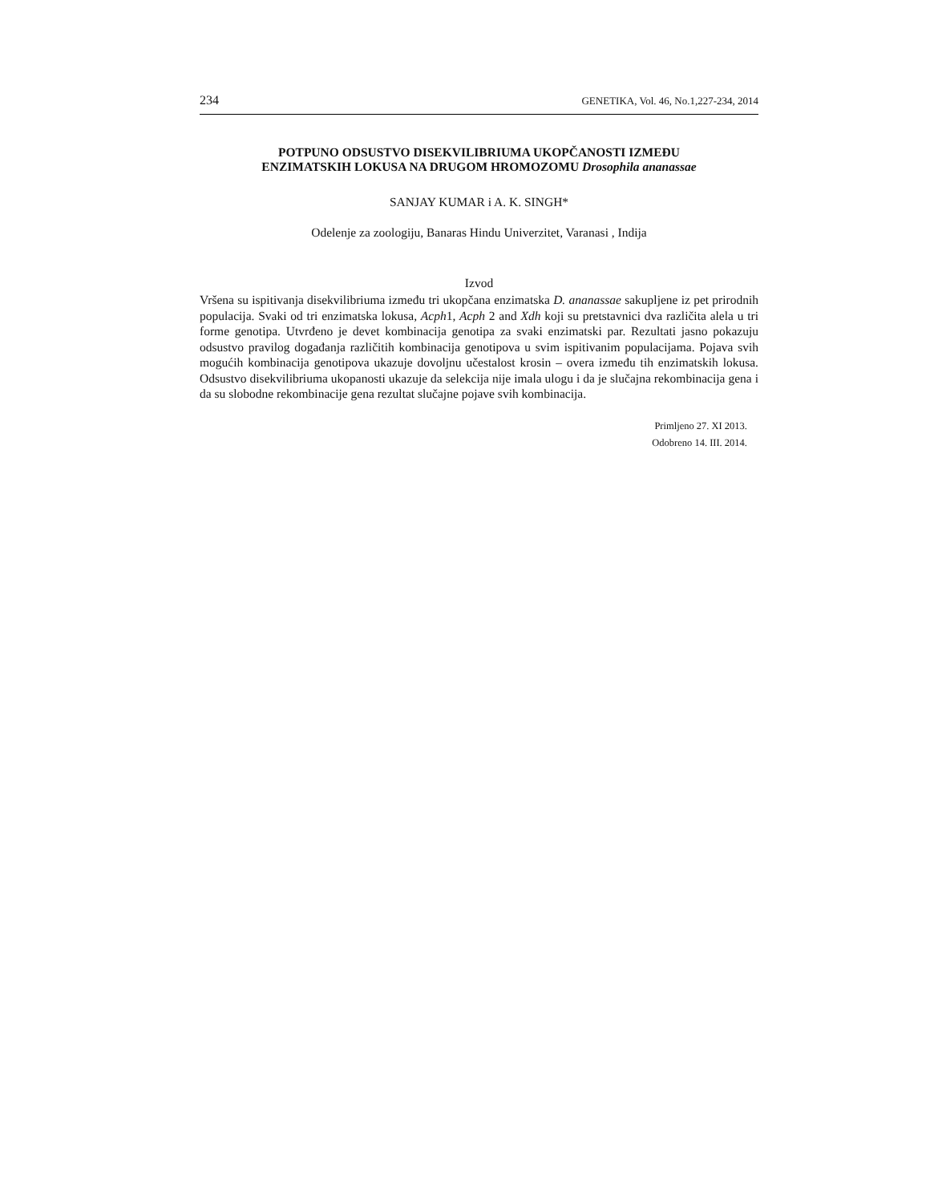234 GENETIKA, Vol. 46, No.1,227-234, 2014
POTPUNO ODSUSTVO DISEKVILIBRIUMA UKOPČANOSTI IZMEĐU
ENZIMATSKIH LOKUSA NA DRUGOM HROMOZOMU Drosophila ananassae
SANJAY KUMAR i A. K. SINGH*
Odelenje za zoologiju, Banaras Hindu Univerzitet, Varanasi , Indija
Izvod
Vršena su ispitivanja disekvilibriuma između tri ukopčana enzimatska D. ananassae sakupljene iz pet prirodnih populacija. Svaki od tri enzimatska lokusa, Acph1, Acph 2 and Xdh koji su pretstavnici dva različita alela u tri forme genotipa. Utvrđeno je devet kombinacija genotipa za svaki enzimatski par. Rezultati jasno pokazuju odsustvo pravilog događanja različitih kombinacija genotipova u svim ispitivanim populacijama. Pojava svih mogućih kombinacija genotipova ukazuje dovoljnu učestalost krosin – overa između tih enzimatskih lokusa. Odsustvo disekvilibriuma ukopanosti ukazuje da selekcija nije imala ulogu i da je slučajna rekombinacija gena i da su slobodne rekombinacije gena rezultat slučajne pojave svih kombinacija.
Primljeno 27. XI 2013.
Odobreno 14. III. 2014.